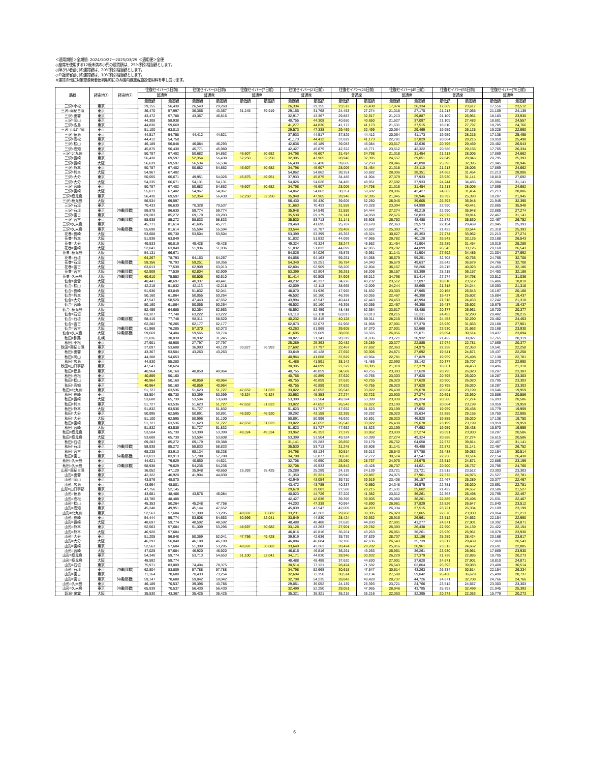＜適用期間＞全期間: 2024/10/27～2025/03/29 ＜適用便＞全便
◇座席を使用する12歳未満の小児の運賃額は、25%割引相当額とします。
◇障がい者割引の運賃額は、20%割引相当額とします。
◇介護帰省割引の運賃額は、10%割引相当額とします。
※運賃の他に対象空港発着便利用時にのみ国内線旅客施設使用料を申し受けます。
| 路線 | 経由地① | 経由地② | 往復セイバー(1日前) | | 往復セイバー(3日前) | | 往復セイバー(7日前) | | 往復セイバー(21日前) | | 往復セイバー(28日前) | | 往復セイバー(45日前) | | 往復セイバー(55日前) | | 往復セイバー(75日前) | |
| --- | --- | --- | --- | --- | --- | --- | --- | --- | --- | --- | --- | --- | --- | --- | --- | --- | --- | --- |
| | | | 普通席 | | 普通席 | | 普通席 | | 普通席 | | 普通席 | | 普通席 | | 普通席 | | 普通席 | |
| | | | 最低額 | 最高額 | 最低額 | 最高額 | 最低額 | 最高額 | 最低額 | 最高額 | 最低額 | 最高額 | 最低額 | 最高額 | 最低額 | 最高額 | 最低額 | 最高額 |
| 三沢=小松 | 東京 | | 29,155 | 56,430 | 26,543 | 29,260 | | | 26,334 | 29,155 | 23,512 | 26,438 | 17,974 | 26,334 | 17,869 | 23,617 | 17,556 | 23,512 |
| 三沢=南紀白浜 | 東京 | | 36,470 | 57,997 | 36,366 | 43,367 | 31,245 | 39,919 | 29,155 | 31,768 | 24,453 | 27,274 | 21,318 | 27,170 | 21,213 | 27,065 | 21,109 | 24,139 |
| 三沢=出雲 | 東京 | | 43,472 | 57,788 | 43,367 | 46,816 | | | 32,917 | 43,367 | 29,887 | 32,917 | 21,213 | 29,887 | 21,109 | 26,961 | 18,183 | 23,930 |
| 三沢=岡山 | 東京 | | 44,308 | 58,938 | | | | | 40,755 | 44,308 | 40,650 | 40,650 | 21,527 | 37,097 | 21,109 | 27,483 | 18,601 | 24,557 |
| 三沢=広島 | 東京 | | 44,830 | 59,669 | | | | | 41,277 | 44,830 | 41,173 | 41,173 | 21,631 | 37,515 | 18,810 | 27,797 | 18,705 | 24,766 |
| 三沢=山口宇部 | 東京 | | 51,100 | 63,013 | | | | | 29,573 | 47,338 | 29,469 | 32,499 | 20,064 | 29,469 | 19,959 | 26,125 | 19,228 | 22,990 |
| 三沢=徳島 | 東京 | | 44,517 | 54,758 | 44,412 | 44,621 | | | 37,933 | 44,517 | 37,829 | 44,412 | 20,064 | 41,173 | 19,959 | 28,215 | 17,138 | 25,498 |
| 三沢=高松 | 東京 | | 44,412 | 54,758 | | | | | 41,173 | 44,412 | 37,829 | 41,173 | 22,781 | 37,829 | 20,064 | 28,215 | 19,959 | 25,498 |
| 三沢=松山 | 東京 | | 46,189 | 56,848 | 46,084 | 46,293 | | | 42,636 | 46,189 | 39,083 | 46,084 | 23,617 | 42,636 | 20,795 | 29,469 | 20,482 | 26,543 |
| 三沢=高知 | 東京 | | 45,875 | 56,430 | 45,771 | 45,980 | | | 42,427 | 45,875 | 42,322 | 45,771 | 23,512 | 42,322 | 20,586 | 29,155 | 17,765 | 26,334 |
| 三沢=北九州 | 東京 | | 50,787 | 67,402 | 50,682 | 54,862 | 46,607 | 50,682 | 34,798 | 46,607 | 31,454 | 34,798 | 21,318 | 31,454 | 21,213 | 28,006 | 17,869 | 24,662 |
| 三沢=長崎 | 東京 | | 56,430 | 69,597 | 52,354 | 56,430 | 52,250 | 52,250 | 32,395 | 47,965 | 28,946 | 32,395 | 24,557 | 29,051 | 22,049 | 28,946 | 20,795 | 25,393 |
| 三沢=長崎 | 大阪 | | 56,639 | 69,597 | 56,534 | 56,534 | | | 56,430 | 56,430 | 39,605 | 52,250 | 28,946 | 43,890 | 25,393 | 32,395 | 21,945 | 28,946 |
| 三沢=熊本 | 東京 | | 50,787 | 67,402 | 50,682 | 54,862 | 46,607 | 50,682 | 34,798 | 46,607 | 28,006 | 31,454 | 21,318 | 28,110 | 21,213 | 28,006 | 17,869 | 24,662 |
| 三沢=熊本 | 大阪 | | 54,967 | 67,402 | | | | | 54,862 | 54,862 | 38,351 | 50,682 | 28,006 | 38,351 | 24,662 | 31,454 | 21,213 | 28,006 |
| 三沢=大分 | 東京 | | 50,055 | 66,671 | 49,951 | 54,026 | 45,875 | 49,951 | 37,933 | 45,875 | 34,485 | 41,904 | 27,379 | 37,933 | 23,930 | 31,141 | 18,810 | 27,692 |
| 三沢=大分 | 大阪 | | 54,235 | 66,671 | 54,131 | 54,131 | | | 54,026 | 54,026 | 34,485 | 49,951 | 27,692 | 37,933 | 24,244 | 34,485 | 21,004 | 31,141 |
| 三沢=宮崎 | 東京 | | 50,787 | 67,402 | 50,682 | 54,862 | 46,607 | 50,682 | 34,798 | 46,607 | 28,006 | 34,798 | 21,318 | 31,454 | 21,213 | 28,006 | 17,869 | 24,662 |
| 三沢=宮崎 | 大阪 | | 55,071 | 67,402 | 54,967 | 54,967 | | | 54,862 | 54,862 | 38,351 | 50,682 | 28,006 | 42,427 | 24,662 | 31,454 | 21,213 | 28,006 |
| 三沢=鹿児島 | 東京 | | 56,430 | 69,597 | 52,354 | 56,430 | 52,250 | 52,250 | 35,948 | 47,965 | 28,946 | 32,395 | 21,945 | 28,946 | 18,392 | 25,393 | 18,287 | 21,945 |
| 三沢=鹿児島 | 大阪 | | 56,534 | 69,597 | | | | | 56,430 | 56,430 | 39,605 | 52,250 | 28,946 | 39,605 | 25,393 | 35,948 | 21,945 | 32,395 |
| 三沢=石垣 | 東京 | | 70,433 | 86,630 | 70,328 | 70,537 | | | 31,663 | 70,433 | 31,559 | 70,328 | 23,094 | 64,999 | 22,990 | 40,441 | 22,885 | 35,948 |
| 三沢=石垣 | 東京 | 沖縄(那覇) | 59,878 | 86,630 | 59,774 | 59,774 | | | 35,948 | 54,549 | 31,559 | 54,444 | 27,274 | 49,219 | 22,990 | 35,948 | 22,885 | 27,274 |
| 三沢=宮古 | 東京 | | 69,283 | 85,272 | 69,179 | 69,283 | | | 35,530 | 69,179 | 31,141 | 64,058 | 22,676 | 58,833 | 22,572 | 39,814 | 22,467 | 31,141 |
| 三沢=宮古 | 東京 | 沖縄(那覇) | 58,938 | 85,272 | 58,833 | 58,833 | | | 35,530 | 53,713 | 31,141 | 53,608 | 26,752 | 48,488 | 22,572 | 35,530 | 22,467 | 26,752 |
| 三沢=久米島 | 東京 | | 45,771 | 81,614 | 41,695 | 45,771 | | | 29,469 | 41,695 | 25,707 | 29,678 | 22,363 | 29,573 | 22,154 | 29,469 | 21,945 | 25,393 |
| 三沢=久米島 | 東京 | 沖縄(那覇) | 55,698 | 81,614 | 55,594 | 55,594 | | | 33,544 | 50,787 | 29,469 | 50,682 | 25,393 | 45,771 | 21,422 | 33,544 | 21,318 | 25,393 |
| 花巻=長崎 | 大阪 | | 53,608 | 65,730 | 53,504 | 53,504 | | | 53,399 | 53,399 | 45,353 | 49,324 | 30,827 | 45,353 | 27,274 | 33,962 | 21,213 | 27,274 |
| 花巻=熊本 | 大阪 | | 51,936 | 63,849 | | | | | 51,832 | 51,832 | 44,099 | 47,965 | 29,782 | 40,128 | 26,543 | 33,126 | 20,168 | 26,543 |
| 花巻=大分 | 大阪 | | 49,533 | 60,819 | 49,428 | 49,428 | | | 49,324 | 49,324 | 38,247 | 45,562 | 31,454 | 41,904 | 25,289 | 31,454 | 19,019 | 25,289 |
| 花巻=宮崎 | 大阪 | | 52,041 | 63,849 | 51,936 | 51,936 | | | 51,832 | 51,832 | 44,099 | 47,965 | 29,782 | 44,099 | 26,543 | 33,126 | 20,168 | 26,543 |
| 花巻=鹿児島 | 大阪 | | 54,131 | 66,671 | | | | | 54,026 | 54,026 | 45,875 | 49,951 | 31,141 | 41,904 | 27,692 | 34,485 | 21,004 | 27,692 |
| 花巻=石垣 | 大阪 | | 64,267 | 78,793 | 64,163 | 64,267 | | | 64,058 | 64,163 | 59,251 | 64,058 | 36,679 | 59,251 | 32,708 | 40,755 | 24,766 | 32,708 |
| 花巻=石垣 | 大阪 | 沖縄(那覇) | 59,356 | 78,793 | 59,251 | 59,356 | | | 54,340 | 59,251 | 36,784 | 54,340 | 36,679 | 49,637 | 28,842 | 36,679 | 24,766 | 32,708 |
| 花巻=宮古 | 大阪 | | 63,013 | 77,539 | 62,909 | 63,013 | | | 62,804 | 62,909 | 58,206 | 62,804 | 36,157 | 58,206 | 28,215 | 40,023 | 24,453 | 32,186 |
| 花巻=宮古 | 大阪 | 沖縄(那覇) | 62,909 | 77,539 | 62,804 | 62,909 | | | 53,399 | 62,804 | 36,261 | 58,206 | 36,157 | 53,399 | 28,215 | 36,157 | 24,453 | 32,186 |
| 花巻=久米島 | 大阪 | 沖縄(那覇) | 60,610 | 75,553 | 60,505 | 60,610 | | | 51,414 | 60,505 | 34,903 | 56,012 | 34,798 | 51,414 | 27,274 | 34,798 | 23,512 | 31,036 |
| 仙台=出雲 | 大阪 | | 40,441 | 48,697 | 40,337 | 40,441 | | | 40,232 | 40,337 | 34,276 | 40,232 | 23,512 | 37,097 | 18,810 | 23,512 | 16,406 | 18,810 |
| 仙台=松山 | 大阪 | | 42,218 | 51,832 | 42,113 | 42,218 | | | 42,009 | 42,113 | 38,665 | 42,009 | 24,244 | 38,665 | 21,318 | 24,244 | 16,093 | 21,318 |
| 仙台=長崎 | 大阪 | | 51,936 | 63,849 | 51,832 | 52,041 | | | 48,070 | 51,936 | 47,965 | 51,832 | 23,303 | 47,965 | 20,168 | 26,543 | 16,197 | 20,168 |
| 仙台=熊本 | 大阪 | | 50,160 | 61,864 | 50,055 | 50,264 | | | 46,502 | 50,160 | 46,398 | 50,055 | 22,467 | 46,398 | 19,437 | 25,602 | 15,884 | 19,437 |
| 仙台=大分 | 大阪 | | 47,547 | 58,520 | 47,443 | 47,652 | | | 43,994 | 47,547 | 40,441 | 47,443 | 24,453 | 43,994 | 21,318 | 24,453 | 17,242 | 21,318 |
| 仙台=宮崎 | 大阪 | | 50,160 | 61,864 | 50,055 | 50,264 | | | 46,502 | 50,160 | 46,398 | 50,055 | 22,467 | 46,398 | 19,437 | 25,602 | 15,675 | 19,437 |
| 仙台=鹿児島 | 大阪 | | 52,459 | 64,685 | 52,354 | 52,563 | | | 48,592 | 52,459 | 48,488 | 52,354 | 23,617 | 48,488 | 20,377 | 26,961 | 16,720 | 20,377 |
| 仙台=石垣 | 大阪 | | 63,327 | 77,748 | 63,222 | 63,222 | | | 63,118 | 63,118 | 63,013 | 63,013 | 28,215 | 58,311 | 24,453 | 32,290 | 20,482 | 28,215 |
| 仙台=石垣 | 大阪 | 沖縄(那覇) | 58,415 | 77,748 | 58,311 | 58,520 | | | 40,232 | 58,415 | 40,128 | 58,311 | 28,215 | 53,504 | 24,453 | 32,290 | 20,482 | 24,453 |
| 仙台=宮古 | 大阪 | | 62,282 | 76,285 | 62,177 | 62,177 | | | 62,073 | 62,073 | 61,968 | 61,968 | 27,901 | 57,370 | 23,930 | 31,663 | 20,168 | 27,901 |
| 仙台=宮古 | 大阪 | 沖縄(那覇) | 61,968 | 76,285 | 57,370 | 62,073 | | | 43,263 | 61,968 | 39,605 | 57,370 | 27,901 | 52,668 | 23,930 | 31,663 | 20,168 | 23,930 |
| 仙台=久米島 | 大阪 | 沖縄(那覇) | 59,669 | 74,404 | 59,565 | 59,774 | | | 41,695 | 59,669 | 38,038 | 59,565 | 26,856 | 55,071 | 23,094 | 30,514 | 19,437 | 23,094 |
| 秋田=釧路 | 札幌 | | 31,036 | 38,038 | 30,932 | 31,245 | | | 30,827 | 31,141 | 28,319 | 31,036 | 23,721 | 30,932 | 21,422 | 30,827 | 17,765 | 28,319 |
| 秋田=小松 | 東京 | | 27,901 | 48,906 | 27,797 | 27,797 | | | 25,289 | 25,393 | 20,482 | 25,289 | 20,377 | 22,885 | 17,974 | 22,781 | 17,869 | 20,377 |
| 秋田=南紀白浜 | 東京 | | 37,097 | 53,608 | 36,993 | 40,128 | 30,827 | 36,993 | 27,692 | 27,797 | 22,467 | 27,692 | 22,363 | 24,975 | 22,258 | 22,363 | 19,541 | 22,258 |
| 秋田=出雲 | 東京 | | 43,367 | 53,504 | 43,263 | 43,263 | | | 33,649 | 40,128 | 27,692 | 30,305 | 24,871 | 27,692 | 19,541 | 24,871 | 19,437 | 22,258 |
| 秋田=岡山 | 東京 | | 44,308 | 54,653 | | | | | 40,964 | 41,068 | 37,829 | 40,964 | 22,781 | 37,829 | 19,959 | 25,498 | 17,138 | 22,781 |
| 秋田=広島 | 東京 | | 44,830 | 55,280 | | | | | 41,486 | 41,591 | 38,142 | 41,486 | 22,990 | 38,142 | 20,377 | 25,707 | 20,273 | 22,990 |
| 秋田=山口宇部 | 東京 | | 47,547 | 58,624 | | | | | 30,305 | 44,099 | 27,379 | 30,305 | 21,318 | 27,379 | 18,601 | 24,453 | 18,496 | 21,318 |
| 秋田=徳島 | 東京 | | 40,964 | 50,160 | 40,859 | 40,964 | | | 40,755 | 40,859 | 34,589 | 40,755 | 23,303 | 37,620 | 20,795 | 26,020 | 18,287 | 23,303 |
| 秋田=高松 | 東京 | | 40,859 | 50,160 | | | | | 40,755 | 40,859 | 37,620 | 40,755 | 23,303 | 37,620 | 20,795 | 26,020 | 18,287 | 23,303 |
| 秋田=松山 | 東京 | | 40,964 | 50,160 | 40,859 | 40,964 | | | 40,755 | 40,859 | 37,620 | 40,755 | 26,020 | 37,620 | 20,900 | 26,020 | 20,795 | 23,303 |
| 秋田=高知 | 東京 | | 40,964 | 50,160 | 40,859 | 40,964 | | | 40,755 | 40,859 | 37,620 | 40,755 | 26,020 | 37,620 | 20,795 | 26,020 | 18,287 | 23,303 |
| 秋田=北九州 | 東京 | | 51,727 | 63,536 | 51,623 | 51,727 | 47,652 | 51,623 | 33,022 | 47,652 | 26,543 | 33,022 | 26,438 | 29,678 | 20,064 | 23,199 | 19,646 | 19,959 |
| 秋田=長崎 | 東京 | | 53,504 | 65,730 | 53,399 | 53,399 | 49,324 | 49,324 | 33,962 | 45,353 | 27,274 | 30,723 | 23,930 | 27,274 | 20,691 | 23,930 | 20,586 | 20,586 |
| 秋田=長崎 | 大阪 | | 53,608 | 65,730 | 53,504 | 53,608 | | | 53,399 | 53,504 | 49,324 | 53,399 | 23,930 | 49,324 | 20,586 | 27,274 | 16,093 | 20,586 |
| 秋田=熊本 | 東京 | | 51,727 | 63,536 | 51,623 | 51,727 | 47,652 | 51,623 | 33,022 | 47,652 | 26,543 | 33,022 | 23,199 | 29,678 | 20,064 | 23,199 | 19,959 | 19,959 |
| 秋田=熊本 | 大阪 | | 51,832 | 63,536 | 51,727 | 51,832 | | | 51,623 | 51,727 | 47,652 | 51,623 | 23,199 | 47,652 | 19,959 | 26,438 | 15,779 | 19,959 |
| 秋田=大分 | 東京 | | 50,996 | 62,595 | 50,891 | 50,891 | 46,920 | 46,920 | 39,292 | 43,158 | 32,395 | 39,292 | 26,020 | 35,634 | 22,885 | 29,155 | 19,750 | 22,885 |
| 秋田=大分 | 大阪 | | 51,100 | 62,595 | 50,996 | 51,100 | | | 50,891 | 50,996 | 46,920 | 50,891 | 26,020 | 46,920 | 19,855 | 26,020 | 17,138 | 19,750 |
| 秋田=宮崎 | 東京 | | 51,727 | 63,536 | 51,623 | 51,727 | 47,652 | 51,623 | 33,022 | 47,652 | 26,543 | 33,022 | 26,438 | 29,678 | 23,199 | 23,199 | 19,959 | 19,959 |
| 秋田=宮崎 | 大阪 | | 51,832 | 63,536 | 51,727 | 51,832 | | | 51,623 | 51,727 | 47,652 | 51,623 | 23,199 | 47,652 | 19,959 | 26,438 | 15,570 | 19,959 |
| 秋田=鹿児島 | 東京 | | 53,504 | 65,730 | 53,399 | 53,399 | 49,324 | 49,324 | 33,962 | 45,353 | 27,379 | 33,962 | 23,930 | 27,274 | 20,691 | 23,930 | 18,287 | 20,586 |
| 秋田=鹿児島 | 大阪 | | 53,608 | 65,730 | 53,504 | 53,608 | | | 53,399 | 53,504 | 49,324 | 53,399 | 27,274 | 49,324 | 20,586 | 27,274 | 16,615 | 20,586 |
| 秋田=石垣 | 東京 | | 69,283 | 85,272 | 69,179 | 69,388 | | | 31,141 | 69,283 | 26,856 | 69,179 | 26,752 | 64,058 | 22,572 | 39,814 | 22,467 | 31,141 |
| 秋田=石垣 | 東京 | 沖縄(那覇) | 58,938 | 85,272 | 58,833 | 58,833 | | | 35,530 | 53,713 | 31,245 | 53,608 | 31,141 | 48,488 | 22,572 | 31,141 | 22,467 | 26,752 |
| 秋田=宮古 | 東京 | | 68,238 | 83,913 | 68,134 | 68,238 | | | 34,798 | 68,134 | 30,514 | 63,013 | 26,543 | 57,788 | 26,438 | 39,083 | 22,154 | 30,514 |
| 秋田=宮古 | 東京 | 沖縄(那覇) | 63,013 | 83,913 | 57,788 | 57,788 | | | 34,798 | 52,877 | 30,618 | 52,772 | 30,514 | 47,547 | 22,258 | 30,514 | 22,154 | 26,438 |
| 秋田=久米島 | 東京 | | 44,621 | 79,629 | 40,650 | 44,621 | | | 32,708 | 40,650 | 25,080 | 28,737 | 24,975 | 24,975 | 23,512 | 24,871 | 22,885 | 23,199 |
| 秋田=久米島 | 東京 | 沖縄(那覇) | 58,938 | 79,629 | 54,235 | 54,235 | | | 32,708 | 49,533 | 28,842 | 49,428 | 28,737 | 44,621 | 20,900 | 28,737 | 20,795 | 24,766 |
| 山形=南紀白浜 | 東京 | | 36,052 | 47,129 | 35,948 | 40,650 | 25,393 | 35,425 | 25,289 | 25,289 | 24,139 | 24,139 | 23,721 | 23,721 | 23,512 | 23,512 | 23,303 | 23,303 |
| 山形=出雲 | 東京 | | 42,322 | 46,920 | 41,904 | 44,830 | | | 31,350 | 35,321 | 28,946 | 29,887 | 24,975 | 27,901 | 22,572 | 24,975 | 21,527 | 22,781 |
| 山形=岡山 | 東京 | | 43,576 | 48,070 | | | | | 42,949 | 43,054 | 39,710 | 39,919 | 23,408 | 36,157 | 22,467 | 25,289 | 20,377 | 22,467 |
| 山形=広島 | 東京 | | 43,994 | 48,801 | | | | | 43,472 | 43,785 | 40,337 | 40,650 | 24,348 | 36,575 | 22,781 | 26,020 | 20,691 | 22,781 |
| 山形=山口宇部 | 東京 | | 47,756 | 52,145 | | | | | 29,678 | 39,083 | 27,588 | 28,215 | 21,631 | 25,602 | 21,422 | 24,557 | 20,586 | 21,527 |
| 山形=徳島 | 東京 | | 43,681 | 48,488 | 43,576 | 46,084 | | | 40,023 | 44,726 | 37,202 | 41,382 | 23,512 | 36,261 | 22,363 | 25,498 | 20,795 | 22,467 |
| 山形=高松 | 東京 | | 43,785 | 48,488 | | | | | 42,427 | 42,636 | 39,396 | 39,605 | 25,080 | 36,261 | 22,885 | 25,498 | 21,631 | 22,467 |
| 山形=松山 | 東京 | | 45,353 | 50,264 | 45,248 | 47,756 | | | 44,203 | 47,338 | 40,964 | 43,890 | 26,961 | 37,829 | 23,826 | 26,647 | 21,840 | 23,512 |
| 山形=高知 | 東京 | | 45,248 | 49,951 | 45,144 | 47,652 | | | 45,039 | 47,547 | 42,009 | 44,203 | 26,334 | 37,515 | 23,721 | 26,334 | 21,109 | 23,199 |
| 山形=北九州 | 東京 | | 52,563 | 57,684 | 51,309 | 53,295 | 48,697 | 50,682 | 33,231 | 43,263 | 29,260 | 30,305 | 26,020 | 27,065 | 22,676 | 23,930 | 20,064 | 21,213 |
| 山形=長崎 | 東京 | | 54,444 | 59,774 | 53,608 | 54,653 | 50,996 | 52,041 | 33,649 | 44,830 | 28,424 | 30,932 | 25,916 | 26,961 | 23,512 | 24,662 | 22,154 | 22,990 |
| 山形=長崎 | 大阪 | | 48,697 | 59,774 | 48,592 | 48,592 | | | 48,488 | 48,488 | 37,620 | 44,830 | 27,901 | 41,277 | 24,871 | 27,901 | 18,392 | 24,871 |
| 山形=熊本 | 東京 | | 52,563 | 57,684 | 51,309 | 53,295 | 48,697 | 50,682 | 33,126 | 43,263 | 27,901 | 29,782 | 25,393 | 26,438 | 22,990 | 24,139 | 21,422 | 22,154 |
| 山形=熊本 | 大阪 | | 46,920 | 57,684 | | | | | 46,816 | 46,816 | 36,261 | 43,263 | 26,961 | 36,261 | 23,930 | 26,961 | 18,078 | 23,930 |
| 山形=大分 | 東京 | | 51,205 | 56,848 | 50,369 | 52,041 | 47,756 | 49,428 | 39,919 | 42,636 | 35,739 | 37,829 | 28,737 | 32,186 | 25,289 | 28,424 | 20,168 | 23,617 |
| 山形=大分 | 大阪 | | 46,293 | 56,848 | 46,189 | 46,189 | | | 46,084 | 46,084 | 32,186 | 42,636 | 26,543 | 35,739 | 23,617 | 29,469 | 17,869 | 26,543 |
| 山形=宮崎 | 東京 | | 52,563 | 57,684 | 51,309 | 53,295 | 48,697 | 50,682 | 33,649 | 43,263 | 28,424 | 29,782 | 25,916 | 26,961 | 23,512 | 24,662 | 20,691 | 22,885 |
| 山形=宮崎 | 大阪 | | 47,025 | 57,684 | 46,920 | 46,920 | | | 46,816 | 46,816 | 36,261 | 43,263 | 26,961 | 36,261 | 23,930 | 26,961 | 17,869 | 23,930 |
| 山形=鹿児島 | 東京 | | 54,340 | 59,774 | 53,713 | 54,653 | 51,100 | 52,041 | 34,171 | 44,830 | 28,946 | 30,932 | 26,229 | 27,379 | 21,736 | 22,885 | 18,705 | 20,273 |
| 山形=鹿児島 | 大阪 | | 48,592 | 59,774 | | | | | 48,488 | 48,488 | 37,620 | 44,830 | 27,901 | 37,620 | 24,871 | 27,901 | 18,810 | 24,871 |
| 山形=石垣 | 東京 | | 75,971 | 83,809 | 74,404 | 78,375 | | | 30,514 | 77,121 | 28,424 | 71,582 | 26,543 | 62,804 | 25,393 | 39,083 | 23,408 | 30,514 |
| 山形=石垣 | 東京 | 沖縄(那覇) | 62,804 | 83,809 | 57,788 | 57,788 | | | 34,798 | 52,668 | 30,618 | 47,547 | 30,514 | 43,263 | 26,334 | 30,514 | 22,154 | 26,334 |
| 山形=宮古 | 東京 | | 71,164 | 78,688 | 70,433 | 73,254 | | | 32,604 | 73,150 | 30,514 | 68,134 | 27,588 | 59,042 | 26,438 | 36,679 | 25,498 | 28,737 |
| 山形=宮古 | 東京 | 沖縄(那覇) | 59,147 | 78,688 | 59,042 | 59,042 | | | 32,708 | 54,235 | 28,842 | 49,428 | 28,737 | 44,726 | 24,871 | 32,708 | 24,766 | 24,766 |
| 山形=久米島 | 東京 | | 46,189 | 70,537 | 39,396 | 43,785 | | | 29,051 | 36,052 | 24,139 | 25,393 | 23,721 | 24,766 | 23,512 | 24,557 | 23,303 | 23,303 |
| 山形=久米島 | 東京 | 沖縄(那覇) | 65,939 | 70,537 | 56,430 | 56,430 | | | 32,499 | 52,250 | 29,051 | 47,965 | 28,946 | 43,785 | 25,393 | 32,499 | 21,945 | 25,393 |
| 新潟=出雲 | 大阪 | | 35,530 | 43,367 | 35,425 | 35,425 | | | 35,321 | 35,321 | 35,216 | 35,216 | 22,363 | 32,395 | 20,273 | 22,363 | 15,779 | 20,273 |
6